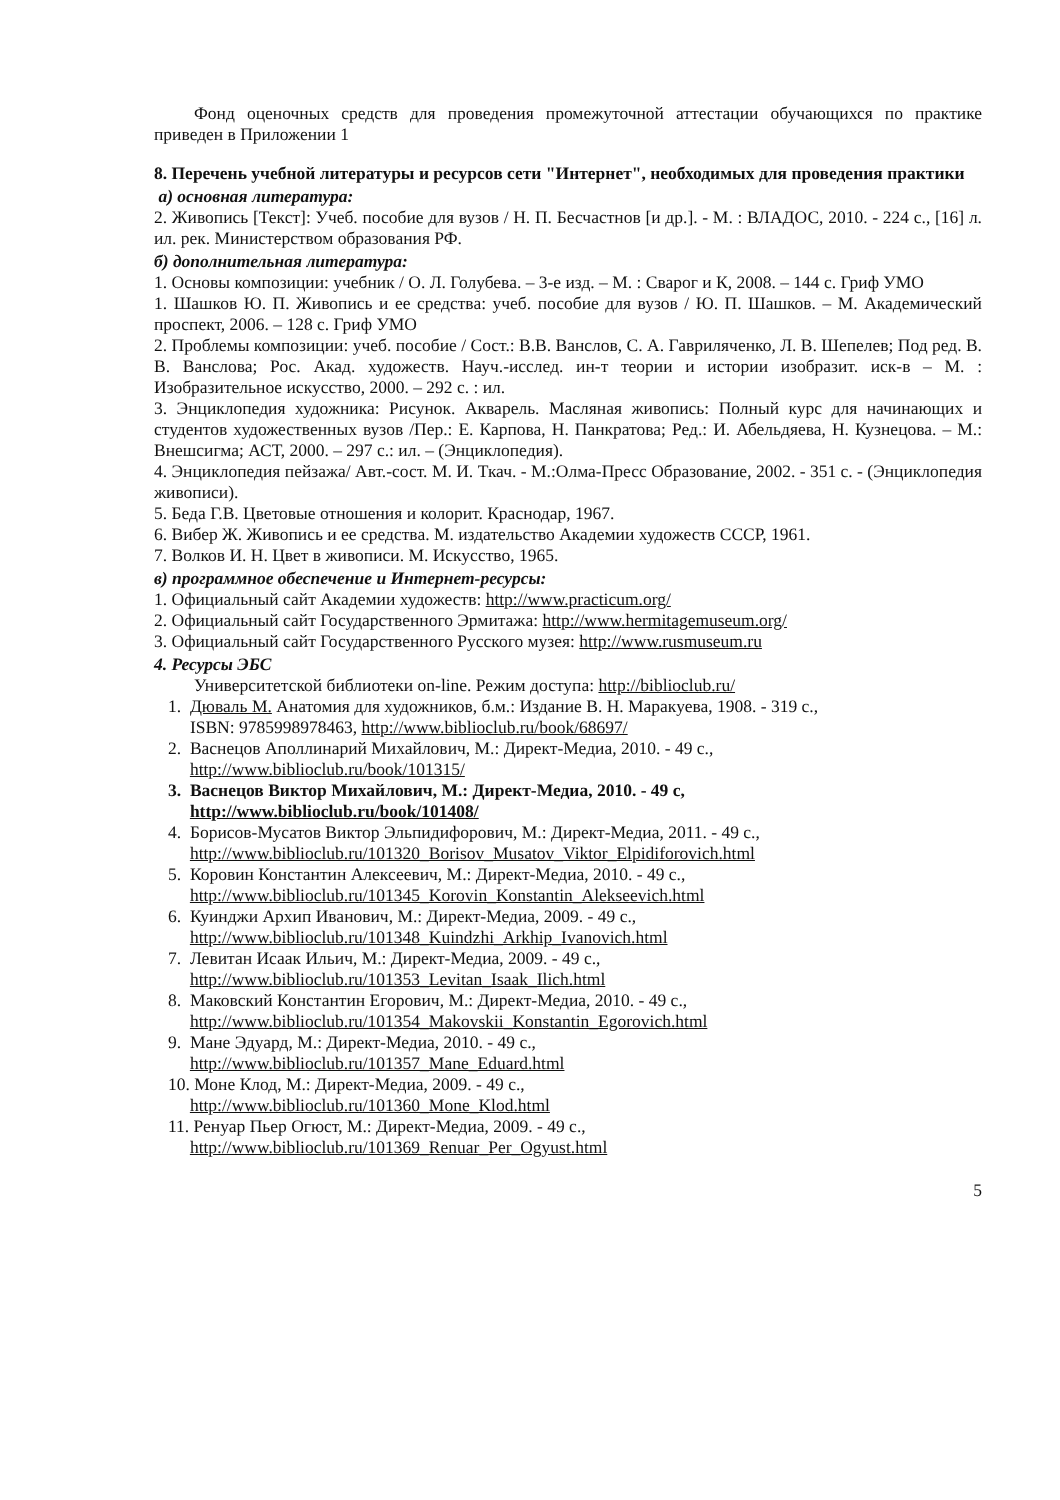Фонд оценочных средств для проведения промежуточной аттестации обучающихся по практике приведен в Приложении 1
8. Перечень учебной литературы и ресурсов сети "Интернет", необходимых для проведения практики
а) основная литература:
2. Живопись [Текст]: Учеб. пособие для вузов / Н. П. Бесчастнов [и др.]. - М. : ВЛАДОС, 2010. - 224 с., [16] л. ил. рек. Министерством образования РФ.
б) дополнительная литература:
1. Основы композиции: учебник / О. Л. Голубева. – 3-е изд. – М. : Сварог и К, 2008. – 144 с. Гриф УМО
1. Шашков Ю. П. Живопись и ее средства: учеб. пособие для вузов / Ю. П. Шашков. – М. Академический проспект, 2006. – 128 с. Гриф УМО
2. Проблемы композиции: учеб. пособие / Сост.: В.В. Ванслов, С. А. Гавриляченко, Л. В. Шепелев; Под ред. В. В. Ванслова; Рос. Акад. художеств. Науч.-исслед. ин-т теории и истории изобразит. иск-в – М. : Изобразительное искусство, 2000. – 292 с. : ил.
3. Энциклопедия художника: Рисунок. Акварель. Масляная живопись: Полный курс для начинающих и студентов художественных вузов /Пер.: Е. Карпова, Н. Панкратова; Ред.: И. Абельдяева, Н. Кузнецова. – М.: Внешсигма; АСТ, 2000. – 297 с.: ил. – (Энциклопедия).
4. Энциклопедия пейзажа/ Авт.-сост. М. И. Ткач. - М.:Олма-Пресс Образование, 2002. - 351 с. - (Энциклопедия живописи).
5. Беда Г.В. Цветовые отношения и колорит. Краснодар, 1967.
6. Вибер Ж. Живопись и ее средства. М. издательство Академии художеств СССР, 1961.
7. Волков И. Н. Цвет в живописи. М. Искусство, 1965.
в) программное обеспечение и Интернет-ресурсы:
1. Официальный сайт Академии художеств: http://www.practicum.org/
2. Официальный сайт Государственного Эрмитажа: http://www.hermitagemuseum.org/
3. Официальный сайт Государственного Русского музея: http://www.rusmuseum.ru
4. Ресурсы ЭБС
Университетской библиотеки on-line. Режим доступа: http://biblioclub.ru/
1. Дюваль М. Анатомия для художников, б.м.: Издание В. Н. Маракуева, 1908. - 319 с.,
ISBN: 9785998978463, http://www.biblioclub.ru/book/68697/
2. Васнецов Аполлинарий Михайлович, М.: Директ-Медиа, 2010. - 49 с.,
http://www.biblioclub.ru/book/101315/
3. Васнецов Виктор Михайлович, М.: Директ-Медиа, 2010. - 49 с,
http://www.biblioclub.ru/book/101408/
4. Борисов-Мусатов Виктор Эльпидифорович, М.: Директ-Медиа, 2011. - 49 с.,
http://www.biblioclub.ru/101320_Borisov_Musatov_Viktor_Elpidiforovich.html
5. Коровин Константин Алексеевич, М.: Директ-Медиа, 2010. - 49 с.,
http://www.biblioclub.ru/101345_Korovin_Konstantin_Alekseevich.html
6. Куинджи Архип Иванович, М.: Директ-Медиа, 2009. - 49 с.,
http://www.biblioclub.ru/101348_Kuindzhi_Arkhip_Ivanovich.html
7. Левитан Исаак Ильич, М.: Директ-Медиа, 2009. - 49 с.,
http://www.biblioclub.ru/101353_Levitan_Isaak_Ilich.html
8. Маковский Константин Егорович, М.: Директ-Медиа, 2010. - 49 с.,
http://www.biblioclub.ru/101354_Makovskii_Konstantin_Egorovich.html
9. Мане Эдуард, М.: Директ-Медиа, 2010. - 49 с.,
http://www.biblioclub.ru/101357_Mane_Eduard.html
10. Моне Клод, М.: Директ-Медиа, 2009. - 49 с.,
http://www.biblioclub.ru/101360_Mone_Klod.html
11. Ренуар Пьер Огюст, М.: Директ-Медиа, 2009. - 49 с.,
http://www.biblioclub.ru/101369_Renuar_Per_Ogyust.html
5